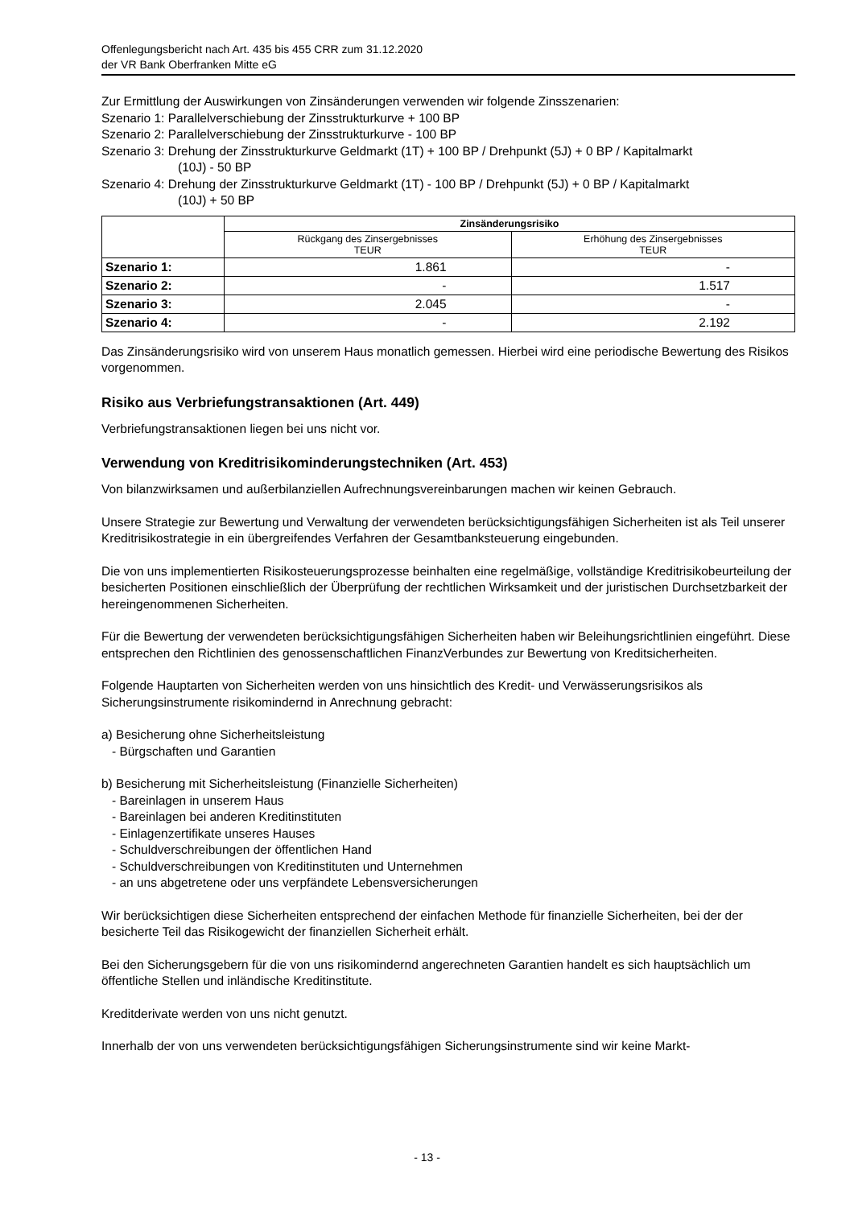Offenlegungsbericht nach Art. 435 bis 455 CRR zum 31.12.2020
der VR Bank Oberfranken Mitte eG
Zur Ermittlung der Auswirkungen von Zinsänderungen verwenden wir folgende Zinsszenarien:
Szenario 1: Parallelverschiebung der Zinsstrukturkurve + 100 BP
Szenario 2: Parallelverschiebung der Zinsstrukturkurve - 100 BP
Szenario 3: Drehung der Zinsstrukturkurve Geldmarkt (1T) + 100 BP / Drehpunkt (5J) + 0 BP / Kapitalmarkt
(10J) - 50 BP
Szenario 4: Drehung der Zinsstrukturkurve Geldmarkt (1T) - 100 BP / Drehpunkt (5J) + 0 BP / Kapitalmarkt
(10J) + 50 BP
| | Zinsänderungsrisiko | |
| --- | --- | --- |
| | Rückgang des Zinsergebnisses TEUR | Erhöhung des Zinsergebnisses TEUR |
| Szenario 1: | 1.861 | - |
| Szenario 2: | - | 1.517 |
| Szenario 3: | 2.045 | - |
| Szenario 4: | - | 2.192 |
Das Zinsänderungsrisiko wird von unserem Haus monatlich gemessen. Hierbei wird eine periodische Bewertung des Risikos vorgenommen.
Risiko aus Verbriefungstransaktionen (Art. 449)
Verbriefungstransaktionen liegen bei uns nicht vor.
Verwendung von Kreditrisikominderungstechniken (Art. 453)
Von bilanzwirksamen und außerbilanziellen Aufrechnungsvereinbarungen machen wir keinen Gebrauch.
Unsere Strategie zur Bewertung und Verwaltung der verwendeten berücksichtigungsfähigen Sicherheiten ist als Teil unserer Kreditrisikostrategie in ein übergreifendes Verfahren der Gesamtbanksteuerung eingebunden.
Die von uns implementierten Risikosteuerungsprozesse beinhalten eine regelmäßige, vollständige Kreditrisikobeurteilung der besicherten Positionen einschließlich der Überprüfung der rechtlichen Wirksamkeit und der juristischen Durchsetzbarkeit der hereingenommenen Sicherheiten.
Für die Bewertung der verwendeten berücksichtigungsfähigen Sicherheiten haben wir Beleihungsrichtlinien eingeführt. Diese entsprechen den Richtlinien des genossenschaftlichen FinanzVerbundes zur Bewertung von Kreditsicherheiten.
Folgende Hauptarten von Sicherheiten werden von uns hinsichtlich des Kredit- und Verwässerungsrisikos als Sicherungsinstrumente risikomindernd in Anrechnung gebracht:
a) Besicherung ohne Sicherheitsleistung
- Bürgschaften und Garantien
b) Besicherung mit Sicherheitsleistung (Finanzielle Sicherheiten)
- Bareinlagen in unserem Haus
- Bareinlagen bei anderen Kreditinstituten
- Einlagenzertifikate unseres Hauses
- Schuldverschreibungen der öffentlichen Hand
- Schuldverschreibungen von Kreditinstituten und Unternehmen
- an uns abgetretene oder uns verpfändete Lebensversicherungen
Wir berücksichtigen diese Sicherheiten entsprechend der einfachen Methode für finanzielle Sicherheiten, bei der der besicherte Teil das Risikogewicht der finanziellen Sicherheit erhält.
Bei den Sicherungsgebern für die von uns risikomindernd angerechneten Garantien handelt es sich hauptsächlich um öffentliche Stellen und inländische Kreditinstitute.
Kreditderivate werden von uns nicht genutzt.
Innerhalb der von uns verwendeten berücksichtigungsfähigen Sicherungsinstrumente sind wir keine Markt-
- 13 -